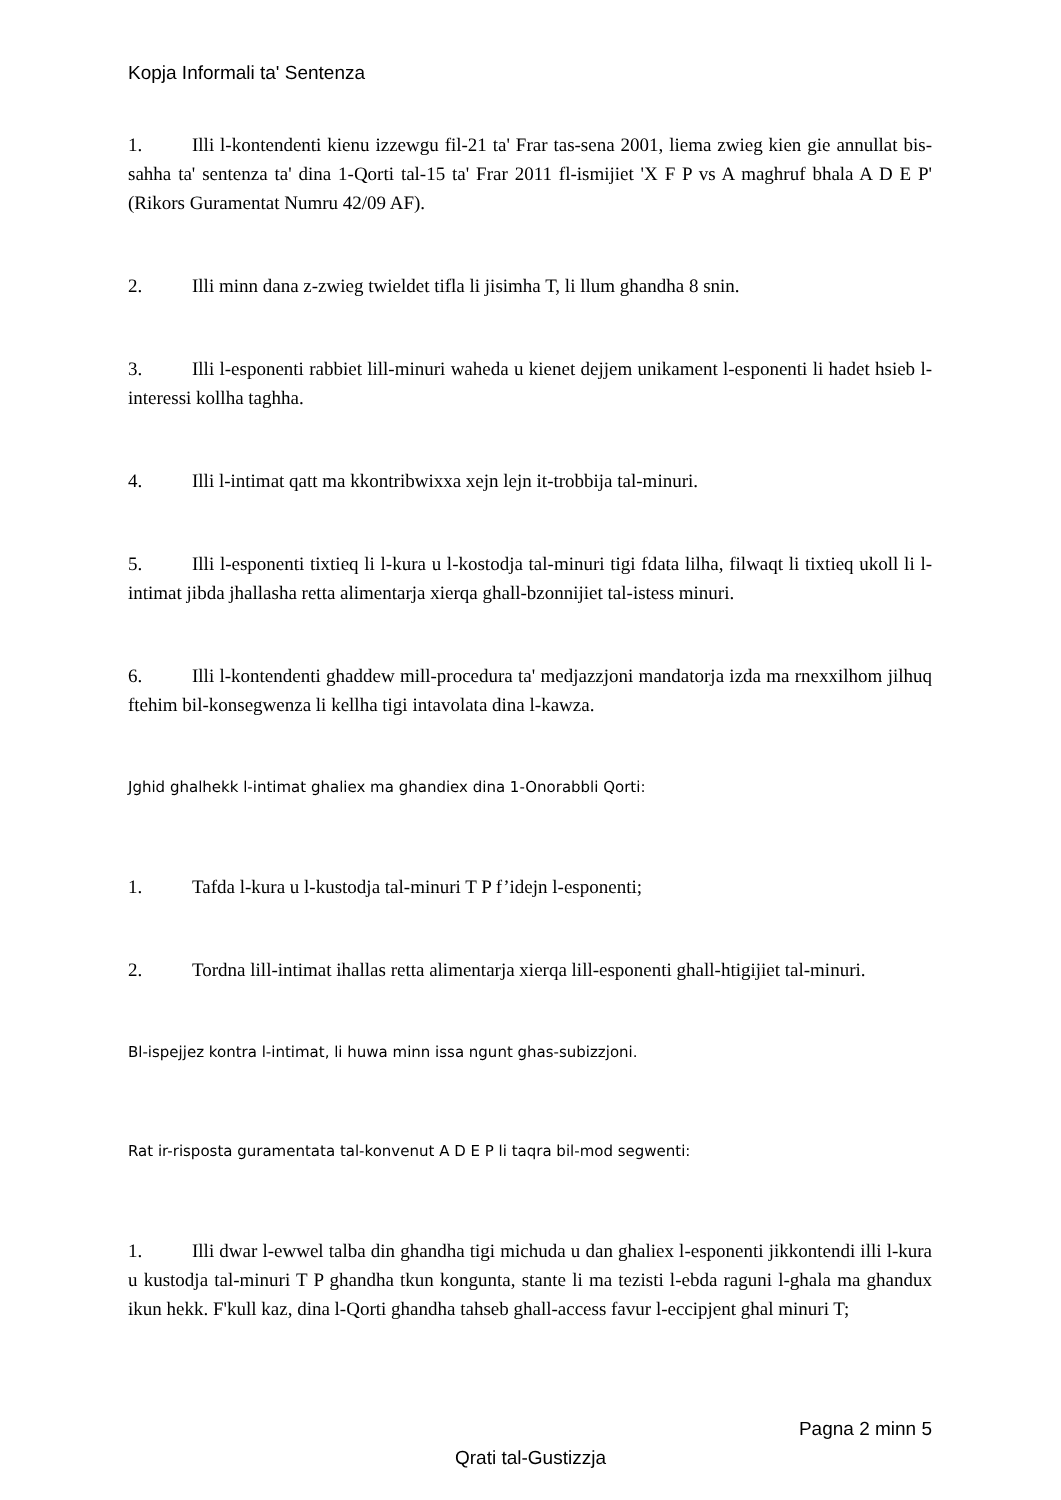Kopja Informali ta' Sentenza
1. Illi l-kontendenti kienu izzewgu fil-21 ta' Frar tas-sena 2001, liema zwieg kien gie annullat bis-sahha ta' sentenza ta' dina 1-Qorti tal-15 ta' Frar 2011 fl-ismijiet 'X F P vs A maghruf bhala A D E P' (Rikors Guramentat Numru 42/09 AF).
2. Illi minn dana z-zwieg twieldet tifla li jisimha T, li llum ghandha 8 snin.
3. Illi l-esponenti rabbiet lill-minuri waheda u kienet dejjem unikament l-esponenti li hadet hsieb l-interessi kollha taghha.
4. Illi l-intimat qatt ma kkontribwixxa xejn lejn it-trobbija tal-minuri.
5. Illi l-esponenti tixtieq li l-kura u l-kostodja tal-minuri tigi fdata lilha, filwaqt li tixtieq ukoll li l-intimat jibda jhallasha retta alimentarja xierqa ghall-bzonnijiet tal-istess minuri.
6. Illi l-kontendenti ghaddew mill-procedura ta' medjazzjoni mandatorja izda ma rnexxilhom jilhuq ftehim bil-konsegwenza li kellha tigi intavolata dina l-kawza.
Jghid ghalhekk l-intimat ghaliex ma ghandiex dina 1-Onorabbli Qorti:
1. Tafda l-kura u l-kustodja tal-minuri T P f’idejn l-esponenti;
2. Tordna lill-intimat ihallas retta alimentarja xierqa lill-esponenti ghall-htigijiet tal-minuri.
Bl-ispejjez kontra l-intimat, li huwa minn issa ngunt ghas-subizzjoni.
Rat ir-risposta guramentata tal-konvenut A D E P li taqra bil-mod segwenti:
1. Illi dwar l-ewwel talba din ghandha tigi michuda u dan ghaliex l-esponenti jikkontendi illi l-kura u kustodja tal-minuri T P ghandha tkun kongunta, stante li ma tezisti l-ebda raguni l-ghala ma ghandux ikun hekk. F'kull kaz, dina l-Qorti ghandha tahseb ghall-access favur l-eccipjent ghal minuri T;
Pagna 2 minn 5
Qrati tal-Gustizzja